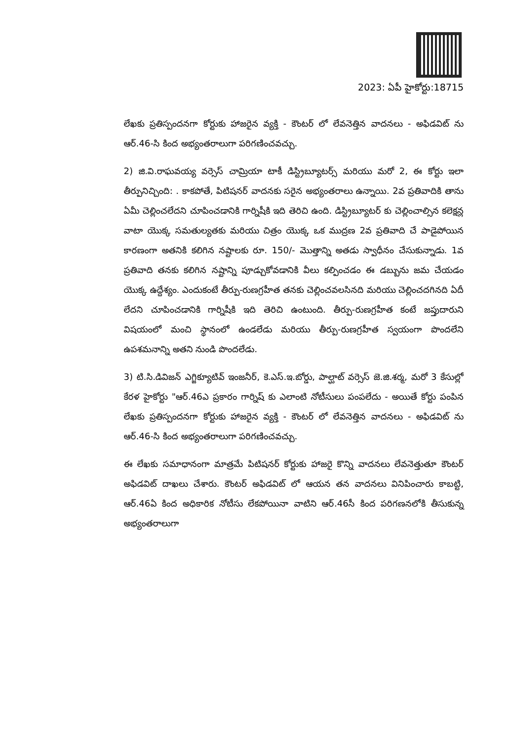2023: ఏపీ హైకోర్టు:18715
లేఖకు ప్రతిస్పందనగా కోర్టుకు హాజరైన వ్యక్తి - కౌంటర్ లో లేవనెత్తిన వాదనలు - అఫిడవిట్ ను ఆర్.46-సి కింద అభ్యంతరాలుగా పరిగణించవచ్చు.
2) జి.వి.రాఘవయ్య వర్సెస్ చామ్రియా టాకీ డిస్ట్రిబ్యూటర్స్ మరియు మరో 2, ఈ కోర్టు ఇలా తీర్పునిచ్చింది: . కాకపోతే, పిటిషనర్ వాదనకు సరైన అభ్యంతరాలు ఉన్నాయి. 2వ ప్రతివాదికి తాను ఏమీ చెల్లించలేదని చూపించడానికి గార్నిషీకి ఇది తెరిచి ఉంది. డిస్ట్రిబ్యూటర్ కు చెల్లించాల్సిన కలెక్షన్ల వాటా యొక్క సమతుల్యతకు మరియు చిత్రం యొక్క ఒక ముద్రణ 2వ ప్రతివాది చే పాడైపోయిన కారణంగా అతనికి కలిగిన నష్టాలకు రూ. 150/- మొత్తాన్ని అతడు స్వాధీనం చేసుకున్నాడు. 1వ ప్రతివాది తనకు కలిగిన నష్టాన్ని పూడ్చుకోవడానికి వీలు కల్పించడం ఈ డబ్బును జమ చేయడం యొక్క ఉద్దేశ్యం. ఎందుకంటే తీర్పు-రుణగ్రహీత తనకు చెల్లించవలసినది మరియు చెల్లించదగినది ఏదీ లేదని చూపించడానికి గార్నిషీకి ఇది తెరిచి ఉంటుంది. తీర్పు-రుణగ్రహీత కంటే జప్తుదారుని విషయంలో మంచి స్థానంలో ఉండలేడు మరియు తీర్పు-రుణగ్రహీత స్వయంగా పొందలేని ఉపశమనాన్ని అతని నుండి పొందలేడు.
3) టి.సి.డివిజన్ ఎగ్జిక్యూటివ్ ఇంజనీర్, కె.ఎస్.ఇ.బోర్డు, పాల్ఘాట్ వర్సెస్ జె.జి.శర్మ, మరో 3 కేసుల్లో కేరళ హైకోర్టు "ఆర్.46ఎ ప్రకారం గార్నిష్ కు ఎలాంటి నోటీసులు పంపలేదు - అయితే కోర్టు పంపిన లేఖకు ప్రతిస్పందనగా కోర్టుకు హాజరైన వ్యక్తి - కౌంటర్ లో లేవనెత్తిన వాదనలు - అఫిడవిట్ ను ఆర్.46-సి కింద అభ్యంతరాలుగా పరిగణించవచ్చు.
ఈ లేఖకు సమాధానంగా మాత్రమే పిటిషనర్ కోర్టుకు హాజరై కొన్ని వాదనలు లేవనెత్తుతూ కౌంటర్ అఫిడవిట్ దాఖలు చేశారు. కౌంటర్ అఫిడవిట్ లో ఆయన తన వాదనలు వినిపించారు కాబట్టి, ఆర్.46ఏ కింద అధికారిక నోటీసు లేకపోయినా వాటిని ఆర్.46సీ కింద పరిగణనలోకి తీసుకున్న అభ్యంతరాలుగా